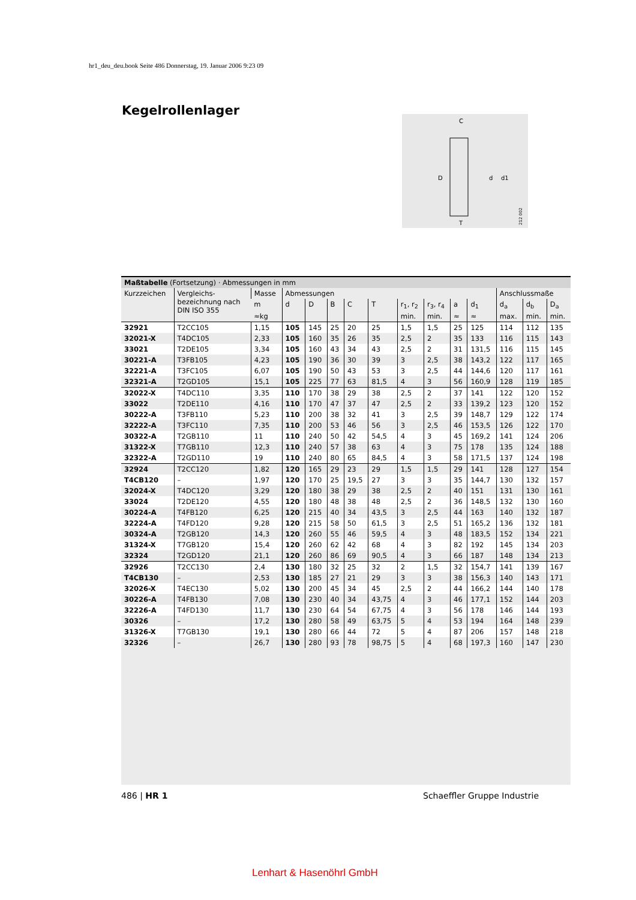hr1_deu_deu.book Seite 486 Donnerstag, 19. Januar 2006 9:23 09
Kegelrollenlager
C
D
d
d1
T
212 002
| Maßtabelle (Fortsetzung) · Abmessungen in mm | | | | | | | | | | | | | | |
| --- | --- | --- | --- | --- | --- | --- | --- | --- | --- | --- | --- | --- | --- | --- |
| Kurzzeichen | Vergleichs- bezeichnung nach DIN ISO 355 | Masse | Abmessungen | | | | | | | | | Anschlussmaße | | |
| | | m | d | D | B | C | T | r<sub>1</sub>, r<sub>2</sub> | r<sub>3</sub>, r<sub>4</sub> | a | d<sub>1</sub> | d<sub>a</sub> | d<sub>b</sub> | D<sub>a</sub> |
| | | ≈kg | | | | | | min. | min. | ≈ | ≈ | max. | min. | min. |
| 32921 | T2CC105 | 1,15 | 105 | 145 | 25 | 20 | 25 | 1,5 | 1,5 | 25 | 125 | 114 | 112 | 135 |
| 32021-X | T4DC105 | 2,33 | 105 | 160 | 35 | 26 | 35 | 2,5 | 2 | 35 | 133 | 116 | 115 | 143 |
| 33021 | T2DE105 | 3,34 | 105 | 160 | 43 | 34 | 43 | 2,5 | 2 | 31 | 131,5 | 116 | 115 | 145 |
| 30221-A | T3FB105 | 4,23 | 105 | 190 | 36 | 30 | 39 | 3 | 2,5 | 38 | 143,2 | 122 | 117 | 165 |
| 32221-A | T3FC105 | 6,07 | 105 | 190 | 50 | 43 | 53 | 3 | 2,5 | 44 | 144,6 | 120 | 117 | 161 |
| 32321-A | T2GD105 | 15,1 | 105 | 225 | 77 | 63 | 81,5 | 4 | 3 | 56 | 160,9 | 128 | 119 | 185 |
| 32022-X | T4DC110 | 3,35 | 110 | 170 | 38 | 29 | 38 | 2,5 | 2 | 37 | 141 | 122 | 120 | 152 |
| 33022 | T2DE110 | 4,16 | 110 | 170 | 47 | 37 | 47 | 2,5 | 2 | 33 | 139,2 | 123 | 120 | 152 |
| 30222-A | T3FB110 | 5,23 | 110 | 200 | 38 | 32 | 41 | 3 | 2,5 | 39 | 148,7 | 129 | 122 | 174 |
| 32222-A | T3FC110 | 7,35 | 110 | 200 | 53 | 46 | 56 | 3 | 2,5 | 46 | 153,5 | 126 | 122 | 170 |
| 30322-A | T2GB110 | 11 | 110 | 240 | 50 | 42 | 54,5 | 4 | 3 | 45 | 169,2 | 141 | 124 | 206 |
| 31322-X | T7GB110 | 12,3 | 110 | 240 | 57 | 38 | 63 | 4 | 3 | 75 | 178 | 135 | 124 | 188 |
| 32322-A | T2GD110 | 19 | 110 | 240 | 80 | 65 | 84,5 | 4 | 3 | 58 | 171,5 | 137 | 124 | 198 |
| 32924 | T2CC120 | 1,82 | 120 | 165 | 29 | 23 | 29 | 1,5 | 1,5 | 29 | 141 | 128 | 127 | 154 |
| T4CB120 | – | 1,97 | 120 | 170 | 25 | 19,5 | 27 | 3 | 3 | 35 | 144,7 | 130 | 132 | 157 |
| 32024-X | T4DC120 | 3,29 | 120 | 180 | 38 | 29 | 38 | 2,5 | 2 | 40 | 151 | 131 | 130 | 161 |
| 33024 | T2DE120 | 4,55 | 120 | 180 | 48 | 38 | 48 | 2,5 | 2 | 36 | 148,5 | 132 | 130 | 160 |
| 30224-A | T4FB120 | 6,25 | 120 | 215 | 40 | 34 | 43,5 | 3 | 2,5 | 44 | 163 | 140 | 132 | 187 |
| 32224-A | T4FD120 | 9,28 | 120 | 215 | 58 | 50 | 61,5 | 3 | 2,5 | 51 | 165,2 | 136 | 132 | 181 |
| 30324-A | T2GB120 | 14,3 | 120 | 260 | 55 | 46 | 59,5 | 4 | 3 | 48 | 183,5 | 152 | 134 | 221 |
| 31324-X | T7GB120 | 15,4 | 120 | 260 | 62 | 42 | 68 | 4 | 3 | 82 | 192 | 145 | 134 | 203 |
| 32324 | T2GD120 | 21,1 | 120 | 260 | 86 | 69 | 90,5 | 4 | 3 | 66 | 187 | 148 | 134 | 213 |
| 32926 | T2CC130 | 2,4 | 130 | 180 | 32 | 25 | 32 | 2 | 1,5 | 32 | 154,7 | 141 | 139 | 167 |
| T4CB130 | – | 2,53 | 130 | 185 | 27 | 21 | 29 | 3 | 3 | 38 | 156,3 | 140 | 143 | 171 |
| 32026-X | T4EC130 | 5,02 | 130 | 200 | 45 | 34 | 45 | 2,5 | 2 | 44 | 166,2 | 144 | 140 | 178 |
| 30226-A | T4FB130 | 7,08 | 130 | 230 | 40 | 34 | 43,75 | 4 | 3 | 46 | 177,1 | 152 | 144 | 203 |
| 32226-A | T4FD130 | 11,7 | 130 | 230 | 64 | 54 | 67,75 | 4 | 3 | 56 | 178 | 146 | 144 | 193 |
| 30326 | – | 17,2 | 130 | 280 | 58 | 49 | 63,75 | 5 | 4 | 53 | 194 | 164 | 148 | 239 |
| 31326-X | T7GB130 | 19,1 | 130 | 280 | 66 | 44 | 72 | 5 | 4 | 87 | 206 | 157 | 148 | 218 |
| 32326 | – | 26,7 | 130 | 280 | 93 | 78 | 98,75 | 5 | 4 | 68 | 197,3 | 160 | 147 | 230 |
486 | HR 1 Schaeffler Gruppe Industrie
Lenhart & Hasenöhrl GmbH